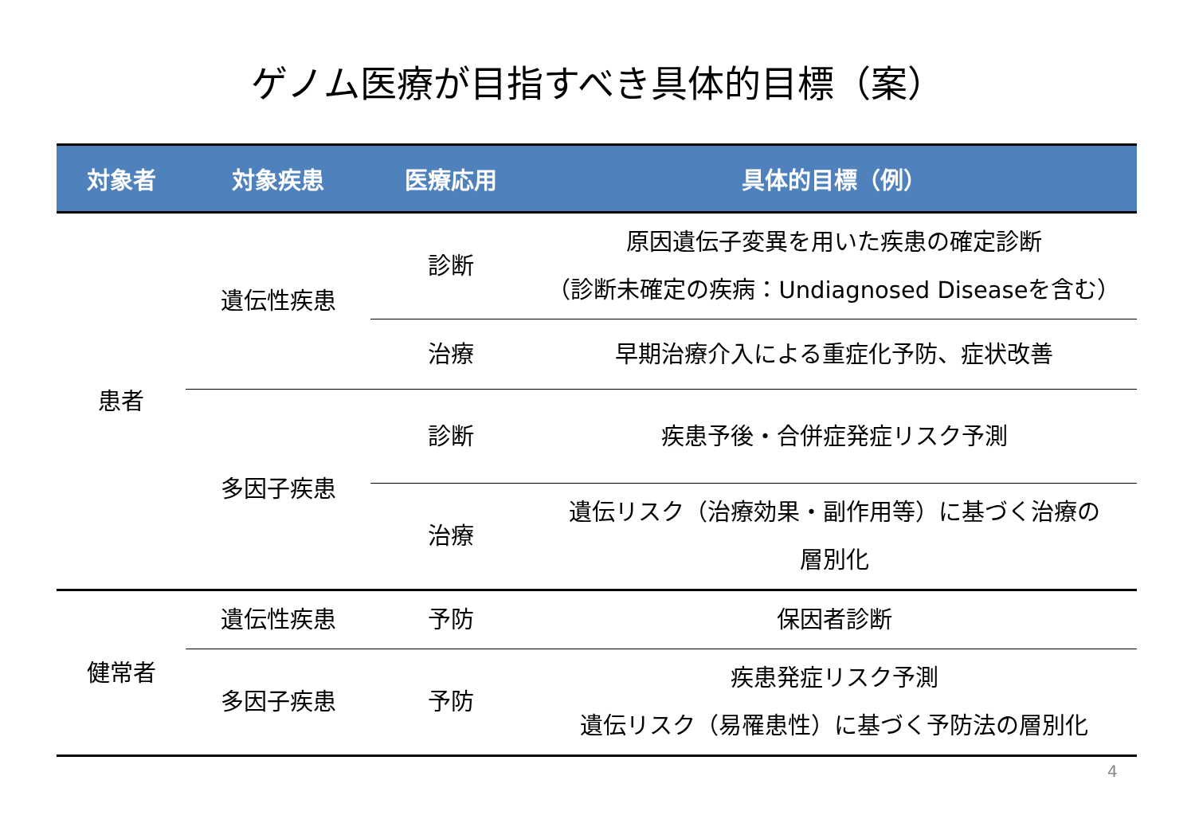ゲノム医療が目指すべき具体的目標（案）
| 対象者 | 対象疾患 | 医療応用 | 具体的目標（例） |
| --- | --- | --- | --- |
| 患者 | 遺伝性疾患 | 診断 | 原因遺伝子変異を用いた疾患の確定診断 （診断未確定の疾病：Undiagnosed Diseaseを含む） |
| | | 治療 | 早期治療介入による重症化予防、症状改善 |
| | 多因子疾患 | 診断 | 疾患予後・合併症発症リスク予測 |
| | | 治療 | 遺伝リスク（治療効果・副作用等）に基づく治療の 層別化 |
| 健常者 | 遺伝性疾患 | 予防 | 保因者診断 |
| | 多因子疾患 | 予防 | 疾患発症リスク予測 遺伝リスク（易罹患性）に基づく予防法の層別化 |
4